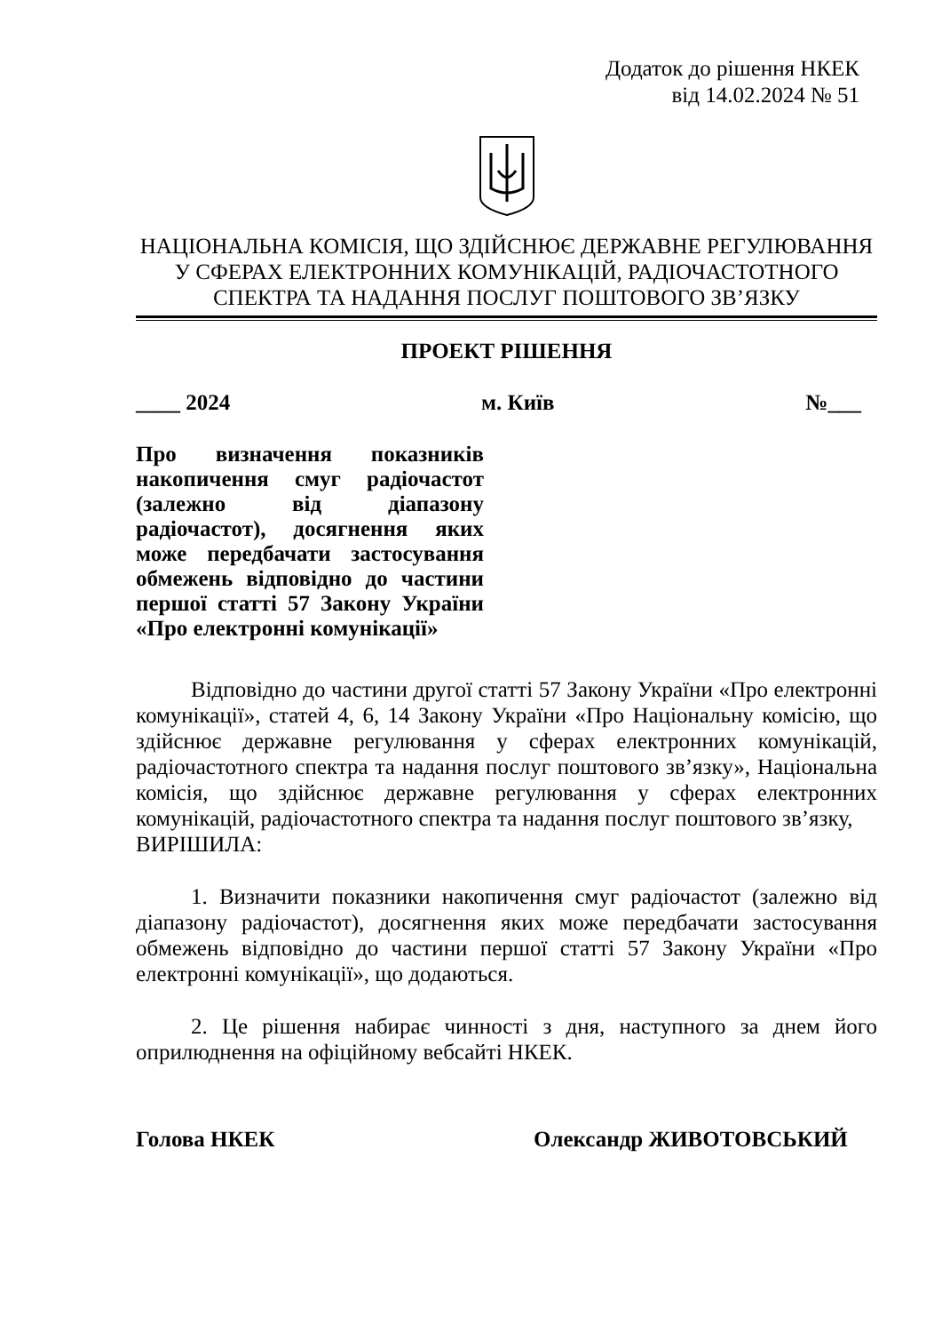Додаток до рішення НКЕК
від 14.02.2024 № 51
НАЦІОНАЛЬНА КОМІСІЯ, ЩО ЗДІЙСНЮЄ ДЕРЖАВНЕ РЕГУЛЮВАННЯ
У СФЕРАХ ЕЛЕКТРОННИХ КОМУНІКАЦІЙ, РАДІОЧАСТОТНОГО
СПЕКТРА ТА НАДАННЯ ПОСЛУГ ПОШТОВОГО ЗВ’ЯЗКУ
ПРОЕКТ РІШЕННЯ
____ 2024 м. Київ №___
Про визначення показників накопичення смуг радіочастот (залежно від діапазону радіочастот), досягнення яких може передбачати застосування обмежень відповідно до частини першої статті 57 Закону України «Про електронні комунікації»
Відповідно до частини другої статті 57 Закону України «Про електронні комунікації», статей 4, 6, 14 Закону України «Про Національну комісію, що здійснює державне регулювання у сферах електронних комунікацій, радіочастотного спектра та надання послуг поштового зв’язку», Національна комісія, що здійснює державне регулювання у сферах електронних комунікацій, радіочастотного спектра та надання послуг поштового зв’язку,
ВИРІШИЛА:
1. Визначити показники накопичення смуг радіочастот (залежно від діапазону радіочастот), досягнення яких може передбачати застосування обмежень відповідно до частини першої статті 57 Закону України «Про електронні комунікації», що додаються.
2. Це рішення набирає чинності з дня, наступного за днем його оприлюднення на офіційному вебсайті НКЕК.
Голова НКЕК Олександр ЖИВОТОВСЬКИЙ